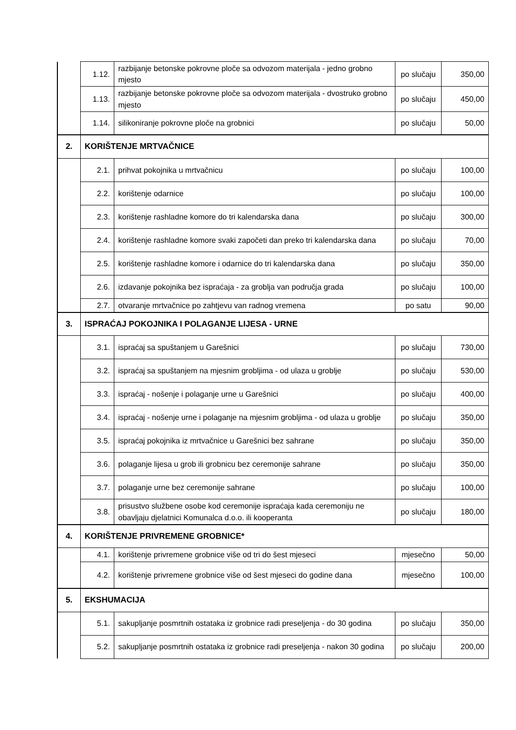| | 1.12. | razbijanje betonske pokrovne ploče sa odvozom materijala - jedno grobno mjesto | po slučaju | 350,00 |
| | 1.13. | razbijanje betonske pokrovne ploče sa odvozom materijala - dvostruko grobno mjesto | po slučaju | 450,00 |
| | 1.14. | silikoniranje pokrovne ploče na grobnici | po slučaju | 50,00 |
| 2. | KORIŠTENJE MRTVAČNICE | | | |
| | 2.1. | prihvat pokojnika u mrtvačnicu | po slučaju | 100,00 |
| | 2.2. | korištenje odarnice | po slučaju | 100,00 |
| | 2.3. | korištenje rashladne komore do tri kalendarska dana | po slučaju | 300,00 |
| | 2.4. | korištenje rashladne komore svaki započeti dan preko tri kalendarska dana | po slučaju | 70,00 |
| | 2.5. | korištenje rashladne komore i odarnice do tri kalendarska dana | po slučaju | 350,00 |
| | 2.6. | izdavanje pokojnika bez ispraćaja - za groblja van područja grada | po slučaju | 100,00 |
| | 2.7. | otvaranje mrtvačnice po zahtjevu van radnog vremena | po satu | 90,00 |
| 3. | ISPRAĆAJ POKOJNIKA I POLAGANJE LIJESA - URNE | | | |
| | 3.1. | ispraćaj sa spuštanjem u Garešnici | po slučaju | 730,00 |
| | 3.2. | ispraćaj sa spuštanjem na mjesnim grobljima - od ulaza u groblje | po slučaju | 530,00 |
| | 3.3. | ispraćaj - nošenje i polaganje urne u Garešnici | po slučaju | 400,00 |
| | 3.4. | ispraćaj - nošenje urne i polaganje na mjesnim grobljima - od ulaza u groblje | po slučaju | 350,00 |
| | 3.5. | ispraćaj pokojnika iz mrtvačnice u Garešnici bez sahrane | po slučaju | 350,00 |
| | 3.6. | polaganje lijesa u grob ili grobnicu bez ceremonije sahrane | po slučaju | 350,00 |
| | 3.7. | polaganje urne bez ceremonije sahrane | po slučaju | 100,00 |
| | 3.8. | prisustvo službene osobe kod ceremonije ispraćaja kada ceremoniju ne obavljaju djelatnici Komunalca d.o.o. ili kooperanta | po slučaju | 180,00 |
| 4. | KORIŠTENJE PRIVREMENE GROBNICE* | | | |
| | 4.1. | korištenje privremene grobnice više od tri do šest mjeseci | mjesečno | 50,00 |
| | 4.2. | korištenje privremene grobnice više od šest mjeseci do godine dana | mjesečno | 100,00 |
| 5. | EKSHUMACIJA | | | |
| | 5.1. | sakupljanje posmrtnih ostataka iz grobnice radi preseljenja - do 30 godina | po slučaju | 350,00 |
| | 5.2. | sakupljanje posmrtnih ostataka iz grobnice radi preseljenja - nakon 30 godina | po slučaju | 200,00 |